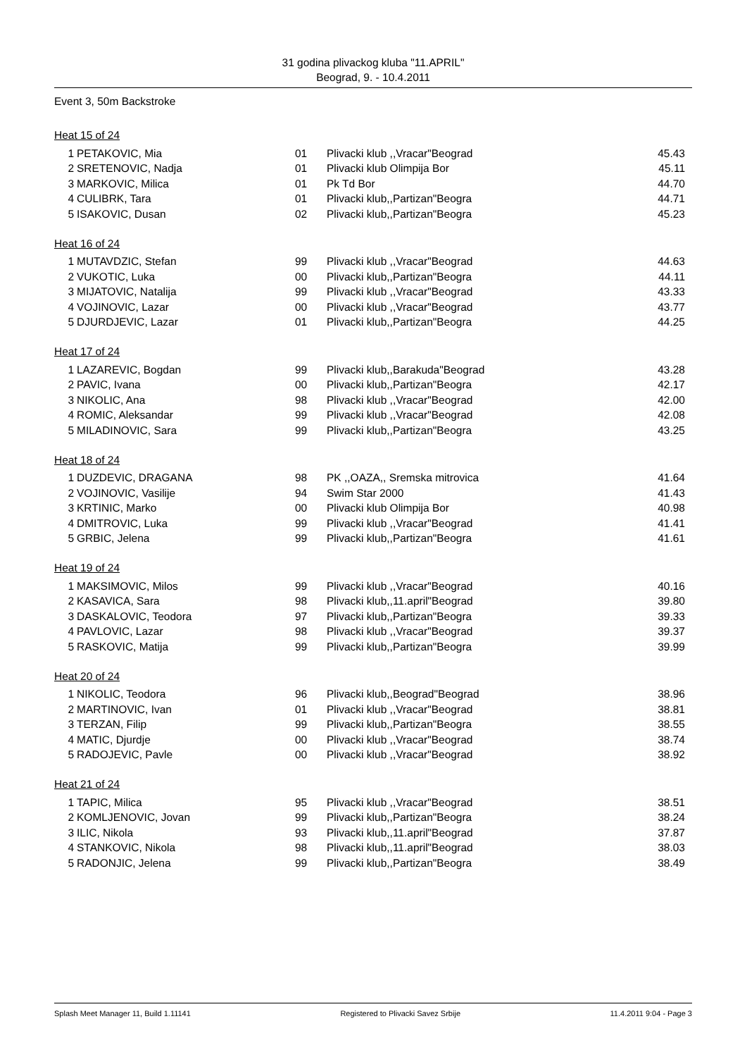31 godina plivackog kluba "11.APRIL"
Beograd, 9. - 10.4.2011
Event 3, 50m Backstroke
Heat 15 of 24
| 1 | PETAKOVIC, Mia | 01 | Plivacki klub ,,Vracar"Beograd | 45.43 |
| 2 | SRETENOVIC, Nadja | 01 | Plivacki klub Olimpija Bor | 45.11 |
| 3 | MARKOVIC, Milica | 01 | Pk Td Bor | 44.70 |
| 4 | CULIBRK, Tara | 01 | Plivacki klub,,Partizan"Beogra | 44.71 |
| 5 | ISAKOVIC, Dusan | 02 | Plivacki klub,,Partizan"Beogra | 45.23 |
Heat 16 of 24
| 1 | MUTAVDZIC, Stefan | 99 | Plivacki klub ,,Vracar"Beograd | 44.63 |
| 2 | VUKOTIC, Luka | 00 | Plivacki klub,,Partizan"Beogra | 44.11 |
| 3 | MIJATOVIC, Natalija | 99 | Plivacki klub ,,Vracar"Beograd | 43.33 |
| 4 | VOJINOVIC, Lazar | 00 | Plivacki klub ,,Vracar"Beograd | 43.77 |
| 5 | DJURDJEVIC, Lazar | 01 | Plivacki klub,,Partizan"Beogra | 44.25 |
Heat 17 of 24
| 1 | LAZAREVIC, Bogdan | 99 | Plivacki klub,,Barakuda"Beograd | 43.28 |
| 2 | PAVIC, Ivana | 00 | Plivacki klub,,Partizan"Beogra | 42.17 |
| 3 | NIKOLIC, Ana | 98 | Plivacki klub ,,Vracar"Beograd | 42.00 |
| 4 | ROMIC, Aleksandar | 99 | Plivacki klub ,,Vracar"Beograd | 42.08 |
| 5 | MILADINOVIC, Sara | 99 | Plivacki klub,,Partizan"Beogra | 43.25 |
Heat 18 of 24
| 1 | DUZDEVIC, DRAGANA | 98 | PK ,,OAZA,, Sremska mitrovica | 41.64 |
| 2 | VOJINOVIC, Vasilije | 94 | Swim Star 2000 | 41.43 |
| 3 | KRTINIC, Marko | 00 | Plivacki klub Olimpija Bor | 40.98 |
| 4 | DMITROVIC, Luka | 99 | Plivacki klub ,,Vracar"Beograd | 41.41 |
| 5 | GRBIC, Jelena | 99 | Plivacki klub,,Partizan"Beogra | 41.61 |
Heat 19 of 24
| 1 | MAKSIMOVIC, Milos | 99 | Plivacki klub ,,Vracar"Beograd | 40.16 |
| 2 | KASAVICA, Sara | 98 | Plivacki klub,,11.april"Beograd | 39.80 |
| 3 | DASKALOVIC, Teodora | 97 | Plivacki klub,,Partizan"Beogra | 39.33 |
| 4 | PAVLOVIC, Lazar | 98 | Plivacki klub ,,Vracar"Beograd | 39.37 |
| 5 | RASKOVIC, Matija | 99 | Plivacki klub,,Partizan"Beogra | 39.99 |
Heat 20 of 24
| 1 | NIKOLIC, Teodora | 96 | Plivacki klub,,Beograd"Beograd | 38.96 |
| 2 | MARTINOVIC, Ivan | 01 | Plivacki klub ,,Vracar"Beograd | 38.81 |
| 3 | TERZAN, Filip | 99 | Plivacki klub,,Partizan"Beogra | 38.55 |
| 4 | MATIC, Djurdje | 00 | Plivacki klub ,,Vracar"Beograd | 38.74 |
| 5 | RADOJEVIC, Pavle | 00 | Plivacki klub ,,Vracar"Beograd | 38.92 |
Heat 21 of 24
| 1 | TAPIC, Milica | 95 | Plivacki klub ,,Vracar"Beograd | 38.51 |
| 2 | KOMLJENOVIC, Jovan | 99 | Plivacki klub,,Partizan"Beogra | 38.24 |
| 3 | ILIC, Nikola | 93 | Plivacki klub,,11.april"Beograd | 37.87 |
| 4 | STANKOVIC, Nikola | 98 | Plivacki klub,,11.april"Beograd | 38.03 |
| 5 | RADONJIC, Jelena | 99 | Plivacki klub,,Partizan"Beogra | 38.49 |
Splash Meet Manager 11, Build 1.11141 Registered to Plivacki Savez Srbije 11.4.2011 9:04 - Page 3